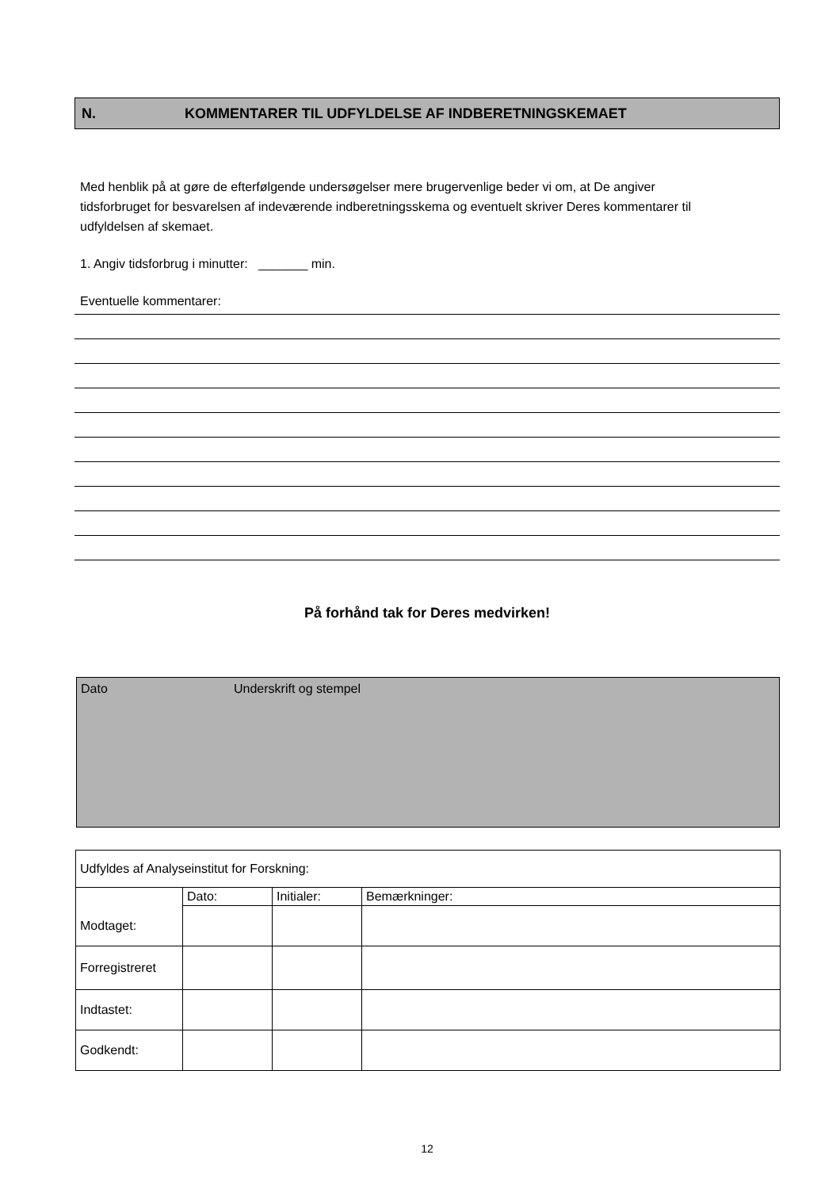N. KOMMENTARER TIL UDFYLDELSE AF INDBERETNINGSKEMAET
Med henblik på at gøre de efterfølgende undersøgelser mere brugervenlige beder vi om, at De angiver tidsforbruget for besvarelsen af indeværende indberetningsskema og eventuelt skriver Deres kommentarer til udfyldelsen af skemaet.
1. Angiv tidsforbrug i minutter: _______ min.
Eventuelle kommentarer:
På forhånd tak for Deres medvirken!
Dato Underskrift og stempel
| Udfyldes af Analyseinstitut for Forskning: | | | |
| Modtaget: | Dato: | Initialer: | Bemærkninger: |
| Forregistreret | | | |
| Indtastet: | | | |
| Godkendt: | | | |
12